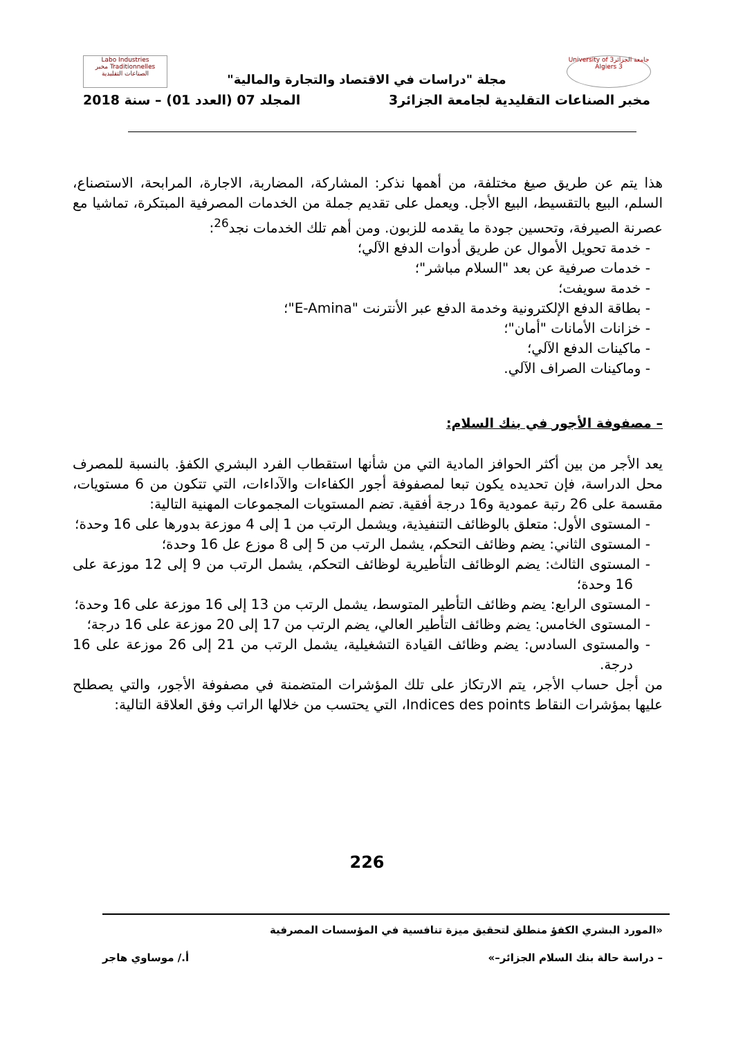جامعة الجزائر3 University of Algiers 3
Labo Industries Traditionnelles مخبر الصناعات التقليدية
مجلة "دراسات في الاقتصاد والتجارة والمالية"
مخبر الصناعات التقليدية لجامعة الجزائر3 المجلد 07 (العدد 01) – سنة 2018
هذا يتم عن طريق صيغ مختلفة، من أهمها نذكر: المشاركة، المضاربة، الاجارة، المرابحة، الاستصناع، السلم، البيع بالتقسيط، البيع الأجل. ويعمل على تقديم جملة من الخدمات المصرفية المبتكرة، تماشيا مع عصرنة الصيرفة، وتحسين جودة ما يقدمه للزبون. ومن أهم تلك الخدمات نجد<sup>26</sup>:
- خدمة تحويل الأموال عن طريق أدوات الدفع الآلي؛
- خدمات صرفية عن بعد "السلام مباشر"؛
- خدمة سويفت؛
- بطاقة الدفع الإلكترونية وخدمة الدفع عبر الأنترنت "E-Amina"؛
- خزانات الأمانات "أمان"؛
- ماكينات الدفع الآلي؛
- وماكينات الصراف الآلي.
– مصفوفة الأجور في بنك السلام:
يعد الأجر من بين أكثر الحوافز المادية التي من شأنها استقطاب الفرد البشري الكفؤ. بالنسبة للمصرف محل الدراسة، فإن تحديده يكون تبعا لمصفوفة أجور الكفاءات والآداءات، التي تتكون من 6 مستويات، مقسمة على 26 رتبة عمودية و16 درجة أفقية. تضم المستويات المجموعات المهنية التالية:
- المستوى الأول: متعلق بالوظائف التنفيذية، ويشمل الرتب من 1 إلى 4 موزعة بدورها على 16 وحدة؛
- المستوى الثاني: يضم وظائف التحكم، يشمل الرتب من 5 إلى 8 موزع عل 16 وحدة؛
- المستوى الثالث: يضم الوظائف التأطيرية لوظائف التحكم، يشمل الرتب من 9 إلى 12 موزعة على 16 وحدة؛
- المستوى الرابع: يضم وظائف التأطير المتوسط، يشمل الرتب من 13 إلى 16 موزعة على 16 وحدة؛
- المستوى الخامس: يضم وظائف التأطير العالي، يضم الرتب من 17 إلى 20 موزعة على 16 درجة؛
- والمستوى السادس: يضم وظائف القيادة التشغيلية، يشمل الرتب من 21 إلى 26 موزعة على 16 درجة.
من أجل حساب الأجر، يتم الارتكاز على تلك المؤشرات المتضمنة في مصفوفة الأجور، والتي يصطلح عليها بمؤشرات النقاط Indices des points، التي يحتسب من خلالها الراتب وفق العلاقة التالية:
226
«المورد البشري الكفؤ منطلق لتحقيق ميزة تنافسية في المؤسسات المصرفية
– دراسة حالة بنك السلام الجزائر–» أ./ موساوي هاجر